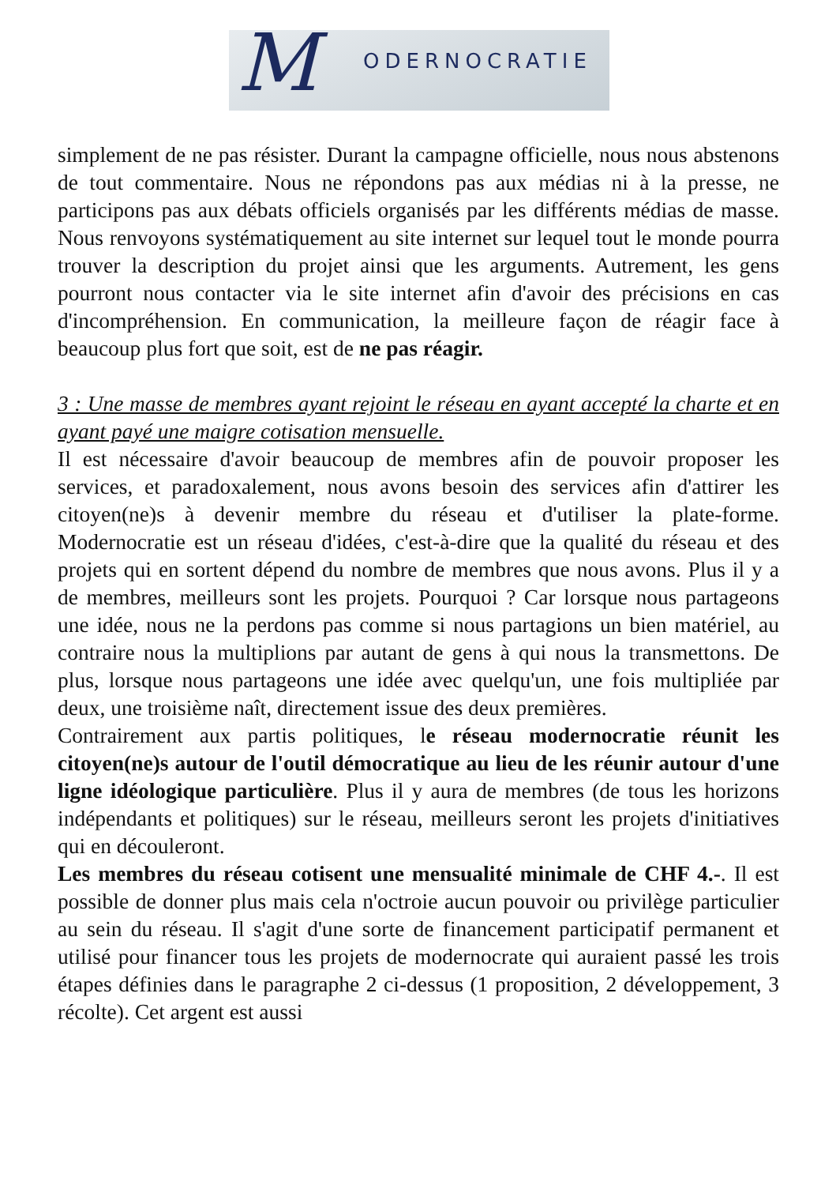M ODERNOCRATIE
simplement de ne pas résister. Durant la campagne officielle, nous nous abstenons de tout commentaire. Nous ne répondons pas aux médias ni à la presse, ne participons pas aux débats officiels organisés par les différents médias de masse. Nous renvoyons systématiquement au site internet sur lequel tout le monde pourra trouver la description du projet ainsi que les arguments. Autrement, les gens pourront nous contacter via le site internet afin d'avoir des précisions en cas d'incompréhension. En communication, la meilleure façon de réagir face à beaucoup plus fort que soit, est de ne pas réagir.
3 : Une masse de membres ayant rejoint le réseau en ayant accepté la charte et en ayant payé une maigre cotisation mensuelle.
Il est nécessaire d'avoir beaucoup de membres afin de pouvoir proposer les services, et paradoxalement, nous avons besoin des services afin d'attirer les citoyen(ne)s à devenir membre du réseau et d'utiliser la plate-forme. Modernocratie est un réseau d'idées, c'est-à-dire que la qualité du réseau et des projets qui en sortent dépend du nombre de membres que nous avons. Plus il y a de membres, meilleurs sont les projets. Pourquoi ? Car lorsque nous partageons une idée, nous ne la perdons pas comme si nous partagions un bien matériel, au contraire nous la multiplions par autant de gens à qui nous la transmettons. De plus, lorsque nous partageons une idée avec quelqu'un, une fois multipliée par deux, une troisième naît, directement issue des deux premières.
Contrairement aux partis politiques, le réseau modernocratie réunit les citoyen(ne)s autour de l'outil démocratique au lieu de les réunir autour d'une ligne idéologique particulière. Plus il y aura de membres (de tous les horizons indépendants et politiques) sur le réseau, meilleurs seront les projets d'initiatives qui en découleront.
Les membres du réseau cotisent une mensualité minimale de CHF 4.-. Il est possible de donner plus mais cela n'octroie aucun pouvoir ou privilège particulier au sein du réseau. Il s'agit d'une sorte de financement participatif permanent et utilisé pour financer tous les projets de modernocrate qui auraient passé les trois étapes définies dans le paragraphe 2 ci-dessus (1 proposition, 2 développement, 3 récolte). Cet argent est aussi